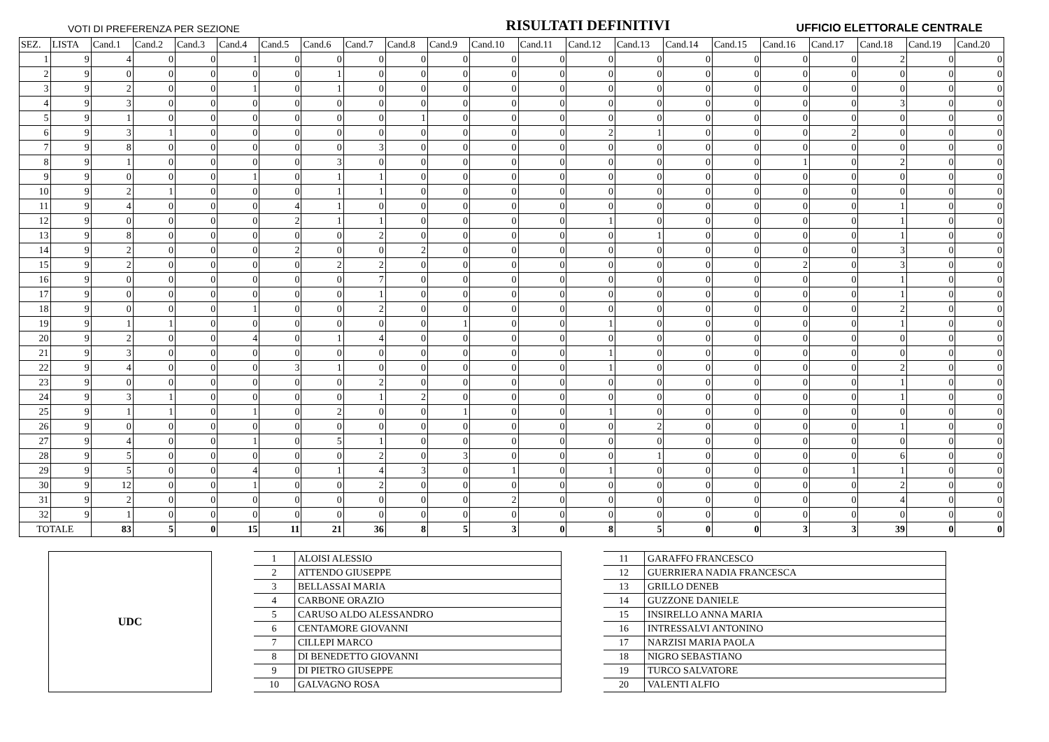VOTI DI PREFERENZA PER SEZIONE RISULTATI DEFINITIVI UFFICIO ELETTORALE CENTRALE
| SEZ. | LISTA | Cand.1 | Cand.2 | Cand.3 | Cand.4 | Cand.5 | Cand.6 | Cand.7 | Cand.8 | Cand.9 | Cand.10 | Cand.11 | Cand.12 | Cand.13 | Cand.14 | Cand.15 | Cand.16 | Cand.17 | Cand.18 | Cand.19 | Cand.20 |
| --- | --- | --- | --- | --- | --- | --- | --- | --- | --- | --- | --- | --- | --- | --- | --- | --- | --- | --- | --- | --- | --- |
| 1 | 9 | 4 | 0 | 0 | 1 | 0 | 0 | 0 | 0 | 0 | 0 | 0 | 0 | 0 | 0 | 0 | 0 | 0 | 2 | 0 | 0 |
| 2 | 9 | 0 | 0 | 0 | 0 | 0 | 1 | 0 | 0 | 0 | 0 | 0 | 0 | 0 | 0 | 0 | 0 | 0 | 0 | 0 | 0 |
| 3 | 9 | 2 | 0 | 0 | 1 | 0 | 1 | 0 | 0 | 0 | 0 | 0 | 0 | 0 | 0 | 0 | 0 | 0 | 0 | 0 | 0 |
| 4 | 9 | 3 | 0 | 0 | 0 | 0 | 0 | 0 | 0 | 0 | 0 | 0 | 0 | 0 | 0 | 0 | 0 | 0 | 3 | 0 | 0 |
| 5 | 9 | 1 | 0 | 0 | 0 | 0 | 0 | 0 | 1 | 0 | 0 | 0 | 0 | 0 | 0 | 0 | 0 | 0 | 0 | 0 | 0 |
| 6 | 9 | 3 | 1 | 0 | 0 | 0 | 0 | 0 | 0 | 0 | 0 | 0 | 2 | 1 | 0 | 0 | 0 | 2 | 0 | 0 | 0 |
| 7 | 9 | 8 | 0 | 0 | 0 | 0 | 0 | 3 | 0 | 0 | 0 | 0 | 0 | 0 | 0 | 0 | 0 | 0 | 0 | 0 | 0 |
| 8 | 9 | 1 | 0 | 0 | 0 | 0 | 3 | 0 | 0 | 0 | 0 | 0 | 0 | 0 | 0 | 0 | 1 | 0 | 2 | 0 | 0 |
| 9 | 9 | 0 | 0 | 0 | 1 | 0 | 1 | 1 | 0 | 0 | 0 | 0 | 0 | 0 | 0 | 0 | 0 | 0 | 0 | 0 | 0 |
| 10 | 9 | 2 | 1 | 0 | 0 | 0 | 1 | 1 | 0 | 0 | 0 | 0 | 0 | 0 | 0 | 0 | 0 | 0 | 0 | 0 | 0 |
| 11 | 9 | 4 | 0 | 0 | 0 | 4 | 1 | 0 | 0 | 0 | 0 | 0 | 0 | 0 | 0 | 0 | 0 | 0 | 1 | 0 | 0 |
| 12 | 9 | 0 | 0 | 0 | 0 | 2 | 1 | 1 | 0 | 0 | 0 | 0 | 1 | 0 | 0 | 0 | 0 | 0 | 1 | 0 | 0 |
| 13 | 9 | 8 | 0 | 0 | 0 | 0 | 0 | 2 | 0 | 0 | 0 | 0 | 0 | 1 | 0 | 0 | 0 | 0 | 1 | 0 | 0 |
| 14 | 9 | 2 | 0 | 0 | 0 | 2 | 0 | 0 | 2 | 0 | 0 | 0 | 0 | 0 | 0 | 0 | 0 | 0 | 3 | 0 | 0 |
| 15 | 9 | 2 | 0 | 0 | 0 | 0 | 2 | 2 | 0 | 0 | 0 | 0 | 0 | 0 | 0 | 0 | 2 | 0 | 3 | 0 | 0 |
| 16 | 9 | 0 | 0 | 0 | 0 | 0 | 0 | 7 | 0 | 0 | 0 | 0 | 0 | 0 | 0 | 0 | 0 | 0 | 1 | 0 | 0 |
| 17 | 9 | 0 | 0 | 0 | 0 | 0 | 0 | 1 | 0 | 0 | 0 | 0 | 0 | 0 | 0 | 0 | 0 | 0 | 1 | 0 | 0 |
| 18 | 9 | 0 | 0 | 0 | 1 | 0 | 0 | 2 | 0 | 0 | 0 | 0 | 0 | 0 | 0 | 0 | 0 | 0 | 2 | 0 | 0 |
| 19 | 9 | 1 | 1 | 0 | 0 | 0 | 0 | 0 | 0 | 1 | 0 | 0 | 1 | 0 | 0 | 0 | 0 | 0 | 1 | 0 | 0 |
| 20 | 9 | 2 | 0 | 0 | 4 | 0 | 1 | 4 | 0 | 0 | 0 | 0 | 0 | 0 | 0 | 0 | 0 | 0 | 0 | 0 | 0 |
| 21 | 9 | 3 | 0 | 0 | 0 | 0 | 0 | 0 | 0 | 0 | 0 | 0 | 1 | 0 | 0 | 0 | 0 | 0 | 0 | 0 | 0 |
| 22 | 9 | 4 | 0 | 0 | 0 | 3 | 1 | 0 | 0 | 0 | 0 | 0 | 1 | 0 | 0 | 0 | 0 | 0 | 2 | 0 | 0 |
| 23 | 9 | 0 | 0 | 0 | 0 | 0 | 0 | 2 | 0 | 0 | 0 | 0 | 0 | 0 | 0 | 0 | 0 | 0 | 1 | 0 | 0 |
| 24 | 9 | 3 | 1 | 0 | 0 | 0 | 0 | 1 | 2 | 0 | 0 | 0 | 0 | 0 | 0 | 0 | 0 | 0 | 1 | 0 | 0 |
| 25 | 9 | 1 | 1 | 0 | 1 | 0 | 2 | 0 | 0 | 1 | 0 | 0 | 1 | 0 | 0 | 0 | 0 | 0 | 0 | 0 | 0 |
| 26 | 9 | 0 | 0 | 0 | 0 | 0 | 0 | 0 | 0 | 0 | 0 | 0 | 0 | 2 | 0 | 0 | 0 | 0 | 1 | 0 | 0 |
| 27 | 9 | 4 | 0 | 0 | 1 | 0 | 5 | 1 | 0 | 0 | 0 | 0 | 0 | 0 | 0 | 0 | 0 | 0 | 0 | 0 | 0 |
| 28 | 9 | 5 | 0 | 0 | 0 | 0 | 0 | 2 | 0 | 3 | 0 | 0 | 0 | 1 | 0 | 0 | 0 | 0 | 6 | 0 | 0 |
| 29 | 9 | 5 | 0 | 0 | 4 | 0 | 1 | 4 | 3 | 0 | 1 | 0 | 1 | 0 | 0 | 0 | 0 | 1 | 1 | 0 | 0 |
| 30 | 9 | 12 | 0 | 0 | 1 | 0 | 0 | 2 | 0 | 0 | 0 | 0 | 0 | 0 | 0 | 0 | 0 | 0 | 2 | 0 | 0 |
| 31 | 9 | 2 | 0 | 0 | 0 | 0 | 0 | 0 | 0 | 0 | 2 | 0 | 0 | 0 | 0 | 0 | 0 | 0 | 4 | 0 | 0 |
| 32 | 9 | 1 | 0 | 0 | 0 | 0 | 0 | 0 | 0 | 0 | 0 | 0 | 0 | 0 | 0 | 0 | 0 | 0 | 0 | 0 | 0 |
| TOTALE | | 83 | 5 | 0 | 15 | 11 | 21 | 36 | 8 | 5 | 3 | 0 | 8 | 5 | 0 | 0 | 3 | 3 | 39 | 0 | 0 |
UDC
| 1 | ALOISI ALESSIO |
| 2 | ATTENDO GIUSEPPE |
| 3 | BELLASSAI MARIA |
| 4 | CARBONE ORAZIO |
| 5 | CARUSO ALDO ALESSANDRO |
| 6 | CENTAMORE GIOVANNI |
| 7 | CILLEPI MARCO |
| 8 | DI BENEDETTO GIOVANNI |
| 9 | DI PIETRO GIUSEPPE |
| 10 | GALVAGNO ROSA |
| 11 | GARAFFO FRANCESCO |
| 12 | GUERRIERA NADIA FRANCESCA |
| 13 | GRILLO DENEB |
| 14 | GUZZONE DANIELE |
| 15 | INSIRELLO ANNA MARIA |
| 16 | INTRESSALVI ANTONINO |
| 17 | NARZISI MARIA PAOLA |
| 18 | NIGRO SEBASTIANO |
| 19 | TURCO SALVATORE |
| 20 | VALENTI ALFIO |